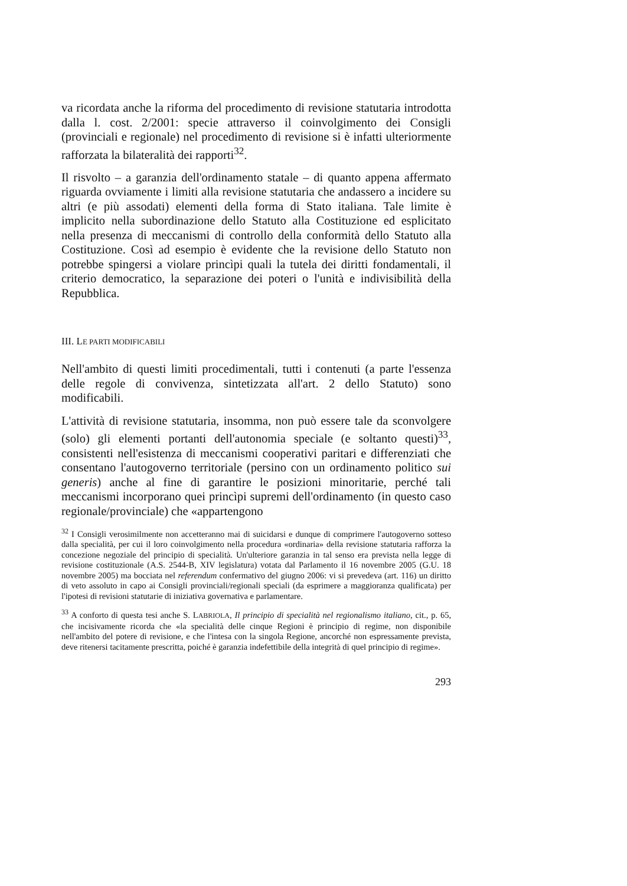va ricordata anche la riforma del procedimento di revisione statutaria introdotta dalla l. cost. 2/2001: specie attraverso il coinvolgimento dei Consigli (provinciali e regionale) nel procedimento di revisione si è infatti ulteriormente rafforzata la bilateralità dei rapporti<sup>32</sup>.
Il risvolto – a garanzia dell'ordinamento statale – di quanto appena affermato riguarda ovviamente i limiti alla revisione statutaria che andassero a incidere su altri (e più assodati) elementi della forma di Stato italiana. Tale limite è implicito nella subordinazione dello Statuto alla Costituzione ed esplicitato nella presenza di meccanismi di controllo della conformità dello Statuto alla Costituzione. Così ad esempio è evidente che la revisione dello Statuto non potrebbe spingersi a violare princìpi quali la tutela dei diritti fondamentali, il criterio democratico, la separazione dei poteri o l'unità e indivisibilità della Repubblica.
III. LE PARTI MODIFICABILI
Nell'ambito di questi limiti procedimentali, tutti i contenuti (a parte l'essenza delle regole di convivenza, sintetizzata all'art. 2 dello Statuto) sono modificabili.
L'attività di revisione statutaria, insomma, non può essere tale da sconvolgere (solo) gli elementi portanti dell'autonomia speciale (e soltanto questi)<sup>33</sup>, consistenti nell'esistenza di meccanismi cooperativi paritari e differenziati che consentano l'autogoverno territoriale (persino con un ordinamento politico sui generis) anche al fine di garantire le posizioni minoritarie, perché tali meccanismi incorporano quei princìpi supremi dell'ordinamento (in questo caso regionale/provinciale) che «appartengono
<sup>32</sup> I Consigli verosimilmente non accetteranno mai di suicidarsi e dunque di comprimere l'autogoverno sotteso dalla specialità, per cui il loro coinvolgimento nella procedura «ordinaria» della revisione statutaria rafforza la concezione negoziale del principio di specialità. Un'ulteriore garanzia in tal senso era prevista nella legge di revisione costituzionale (A.S. 2544-B, XIV legislatura) votata dal Parlamento il 16 novembre 2005 (G.U. 18 novembre 2005) ma bocciata nel referendum confermativo del giugno 2006: vi si prevedeva (art. 116) un diritto di veto assoluto in capo ai Consigli provinciali/regionali speciali (da esprimere a maggioranza qualificata) per l'ipotesi di revisioni statutarie di iniziativa governativa e parlamentare.
<sup>33</sup> A conforto di questa tesi anche S. LABRIOLA, Il principio di specialità nel regionalismo italiano, cit., p. 65, che incisivamente ricorda che «la specialità delle cinque Regioni è principio di regime, non disponibile nell'ambito del potere di revisione, e che l'intesa con la singola Regione, ancorché non espressamente prevista, deve ritenersi tacitamente prescritta, poiché è garanzia indefettibile della integrità di quel principio di regime».
293